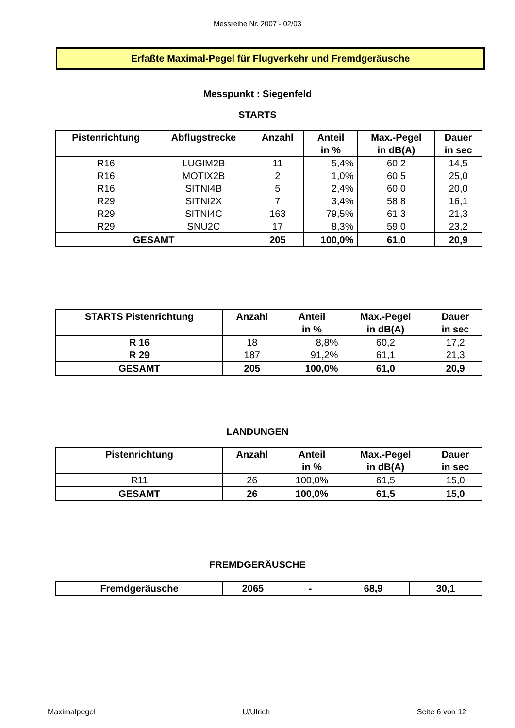Messreihe Nr. 2007 - 02/03
Erfaßte Maximal-Pegel für Flugverkehr und Fremdgeräusche
Messpunkt : Siegenfeld
STARTS
| Pistenrichtung | Abflugstrecke | Anzahl | Anteil in % | Max.-Pegel in dB(A) | Dauer in sec |
| --- | --- | --- | --- | --- | --- |
| R16 | LUGIM2B | 11 | 5,4% | 60,2 | 14,5 |
| R16 | MOTIX2B | 2 | 1,0% | 60,5 | 25,0 |
| R16 | SITNI4B | 5 | 2,4% | 60,0 | 20,0 |
| R29 | SITNI2X | 7 | 3,4% | 58,8 | 16,1 |
| R29 | SITNI4C | 163 | 79,5% | 61,3 | 21,3 |
| R29 | SNU2C | 17 | 8,3% | 59,0 | 23,2 |
| GESAMT | | 205 | 100,0% | 61,0 | 20,9 |
| STARTS Pistenrichtung | Anzahl | Anteil in % | Max.-Pegel in dB(A) | Dauer in sec |
| --- | --- | --- | --- | --- |
| R 16 | 18 | 8,8% | 60,2 | 17,2 |
| R 29 | 187 | 91,2% | 61,1 | 21,3 |
| GESAMT | 205 | 100,0% | 61,0 | 20,9 |
LANDUNGEN
| Pistenrichtung | Anzahl | Anteil in % | Max.-Pegel in dB(A) | Dauer in sec |
| --- | --- | --- | --- | --- |
| R11 | 26 | 100,0% | 61,5 | 15,0 |
| GESAMT | 26 | 100,0% | 61,5 | 15,0 |
FREMDGERÄUSCHE
| Fremdgeräusche | 2065 | - | 68,9 | 30,1 |
Maximalpegel U/Ulrich Seite 6 von 12